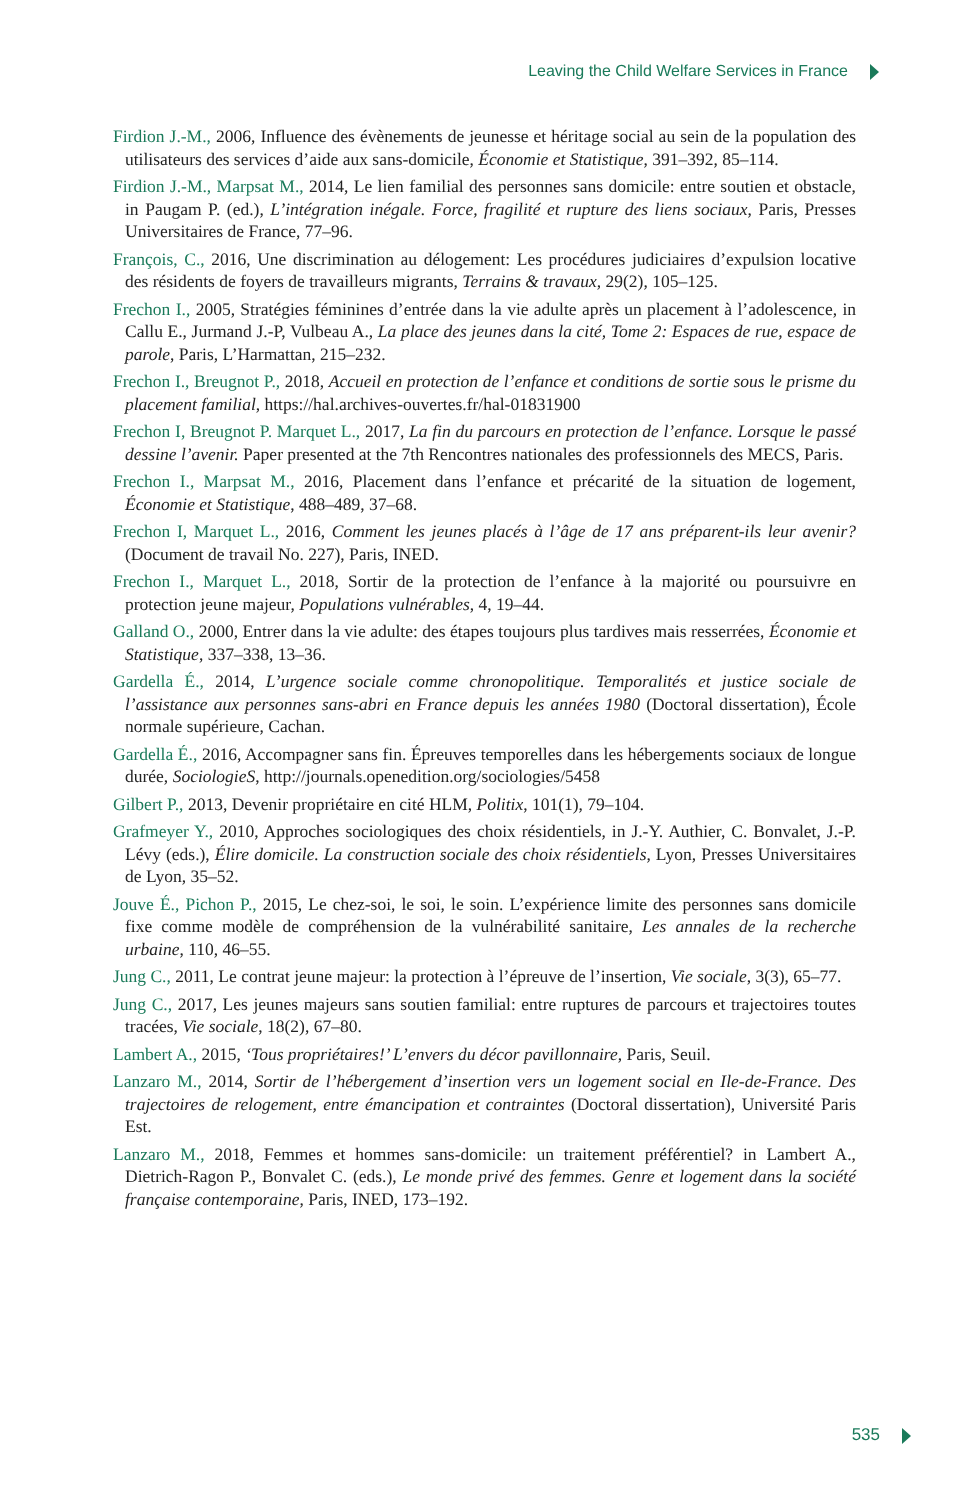Leaving the Child Welfare Services in France
Firdion J.-M., 2006, Influence des évènements de jeunesse et héritage social au sein de la population des utilisateurs des services d’aide aux sans-domicile, Économie et Statistique, 391–392, 85–114.
Firdion J.-M., Marpsat M., 2014, Le lien familial des personnes sans domicile: entre soutien et obstacle, in Paugam P. (ed.), L’intégration inégale. Force, fragilité et rupture des liens sociaux, Paris, Presses Universitaires de France, 77–96.
François, C., 2016, Une discrimination au délogement: Les procédures judiciaires d’expulsion locative des résidents de foyers de travailleurs migrants, Terrains & travaux, 29(2), 105–125.
Frechon I., 2005, Stratégies féminines d’entrée dans la vie adulte après un placement à l’adolescence, in Callu E., Jurmand J.-P, Vulbeau A., La place des jeunes dans la cité, Tome 2: Espaces de rue, espace de parole, Paris, L’Harmattan, 215–232.
Frechon I., Breugnot P., 2018, Accueil en protection de l’enfance et conditions de sortie sous le prisme du placement familial, https://hal.archives-ouvertes.fr/hal-01831900
Frechon I, Breugnot P. Marquet L., 2017, La fin du parcours en protection de l’enfance. Lorsque le passé dessine l’avenir. Paper presented at the 7th Rencontres nationales des professionnels des MECS, Paris.
Frechon I., Marpsat M., 2016, Placement dans l’enfance et précarité de la situation de logement, Économie et Statistique, 488–489, 37–68.
Frechon I, Marquet L., 2016, Comment les jeunes placés à l’âge de 17 ans préparent-ils leur avenir? (Document de travail No. 227), Paris, INED.
Frechon I., Marquet L., 2018, Sortir de la protection de l’enfance à la majorité ou poursuivre en protection jeune majeur, Populations vulnérables, 4, 19–44.
Galland O., 2000, Entrer dans la vie adulte: des étapes toujours plus tardives mais resserrées, Économie et Statistique, 337–338, 13–36.
Gardella É., 2014, L’urgence sociale comme chronopolitique. Temporalités et justice sociale de l’assistance aux personnes sans-abri en France depuis les années 1980 (Doctoral dissertation), École normale supérieure, Cachan.
Gardella É., 2016, Accompagner sans fin. Épreuves temporelles dans les hébergements sociaux de longue durée, SociologieS, http://journals.openedition.org/sociologies/5458
Gilbert P., 2013, Devenir propriétaire en cité HLM, Politix, 101(1), 79–104.
Grafmeyer Y., 2010, Approches sociologiques des choix résidentiels, in J.-Y. Authier, C. Bonvalet, J.-P. Lévy (eds.), Élire domicile. La construction sociale des choix résidentiels, Lyon, Presses Universitaires de Lyon, 35–52.
Jouve É., Pichon P., 2015, Le chez-soi, le soi, le soin. L’expérience limite des personnes sans domicile fixe comme modèle de compréhension de la vulnérabilité sanitaire, Les annales de la recherche urbaine, 110, 46–55.
Jung C., 2011, Le contrat jeune majeur: la protection à l’épreuve de l’insertion, Vie sociale, 3(3), 65–77.
Jung C., 2017, Les jeunes majeurs sans soutien familial: entre ruptures de parcours et trajectoires toutes tracées, Vie sociale, 18(2), 67–80.
Lambert A., 2015, ‘Tous propriétaires!’ L’envers du décor pavillonnaire, Paris, Seuil.
Lanzaro M., 2014, Sortir de l’hébergement d’insertion vers un logement social en Ile-de-France. Des trajectoires de relogement, entre émancipation et contraintes (Doctoral dissertation), Université Paris Est.
Lanzaro M., 2018, Femmes et hommes sans-domicile: un traitement préférentiel? in Lambert A., Dietrich-Ragon P., Bonvalet C. (eds.), Le monde privé des femmes. Genre et logement dans la société française contemporaine, Paris, INED, 173–192.
535